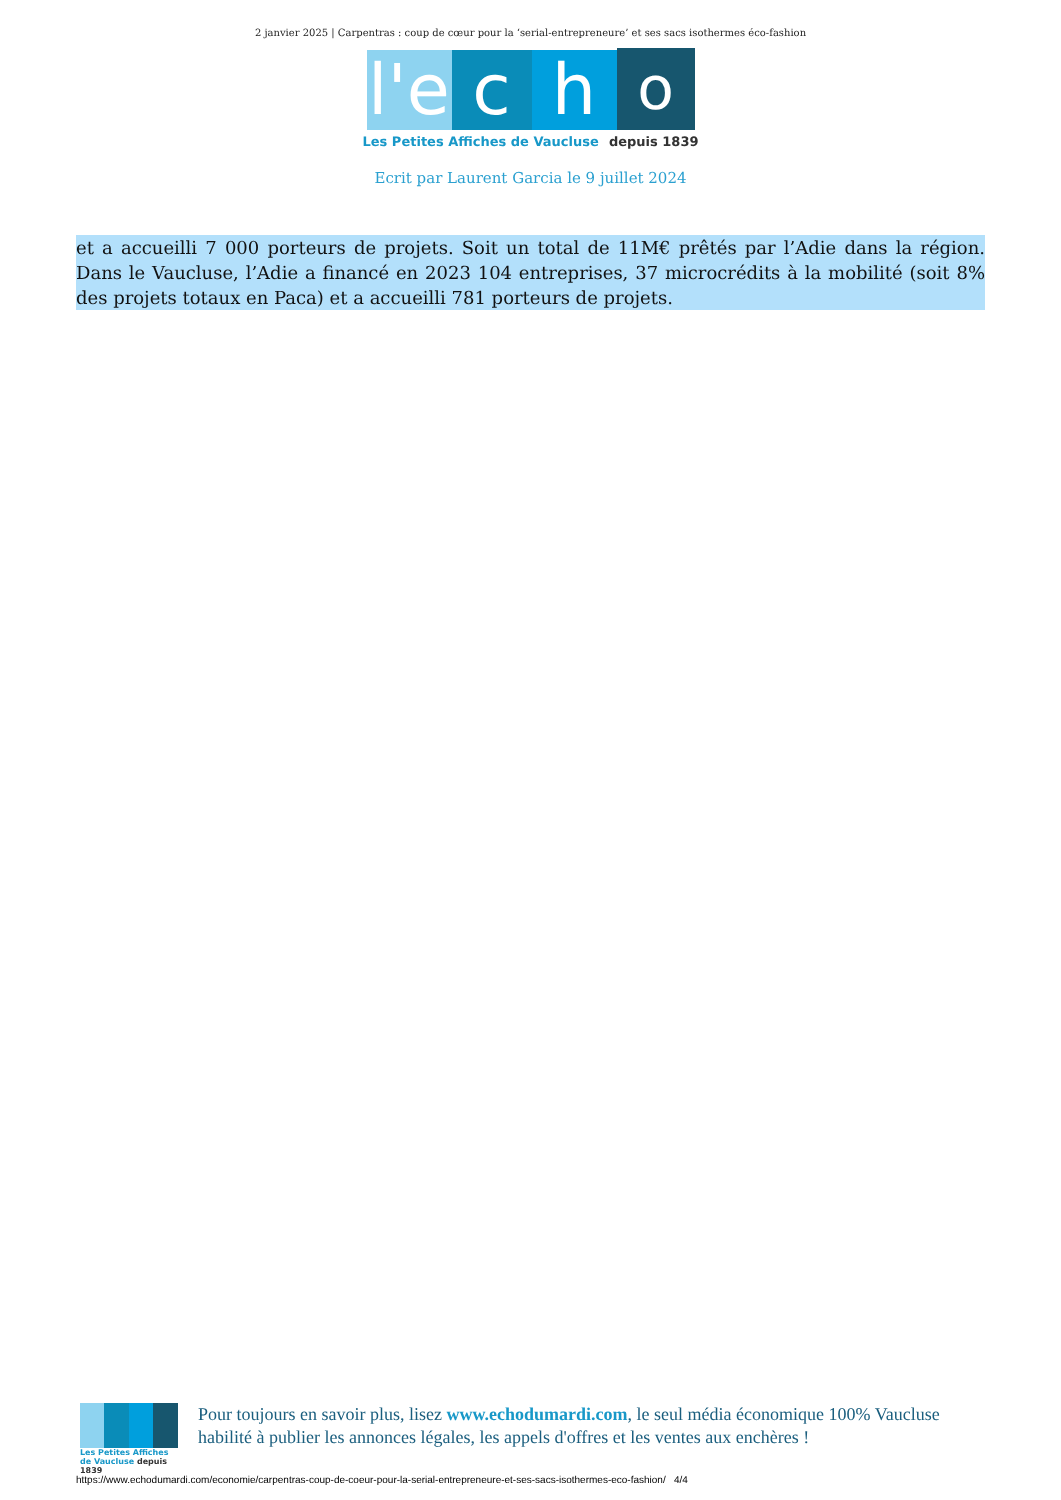2 janvier 2025 | Carpentras : coup de cœur pour la ‘serial-entrepreneure’ et ses sacs isothermes éco-fashion
l'e
c
h
o
Les Petites Affiches de Vaucluse depuis 1839
Ecrit par Laurent Garcia le 9 juillet 2024
et a accueilli 7 000 porteurs de projets. Soit un total de 11M€ prêtés par l’Adie dans la région. Dans le Vaucluse, l’Adie a financé en 2023 104 entreprises, 37 microcrédits à la mobilité (soit 8% des projets totaux en Paca) et a accueilli 781 porteurs de projets.
Les Petites Affiches de Vaucluse depuis 1839
Pour toujours en savoir plus, lisez www.echodumardi.com, le seul média économique 100% Vaucluse habilité à publier les annonces légales, les appels d'offres et les ventes aux enchères !
https://www.echodumardi.com/economie/carpentras-coup-de-coeur-pour-la-serial-entrepreneure-et-ses-sacs-isothermes-eco-fashion/ 4/4